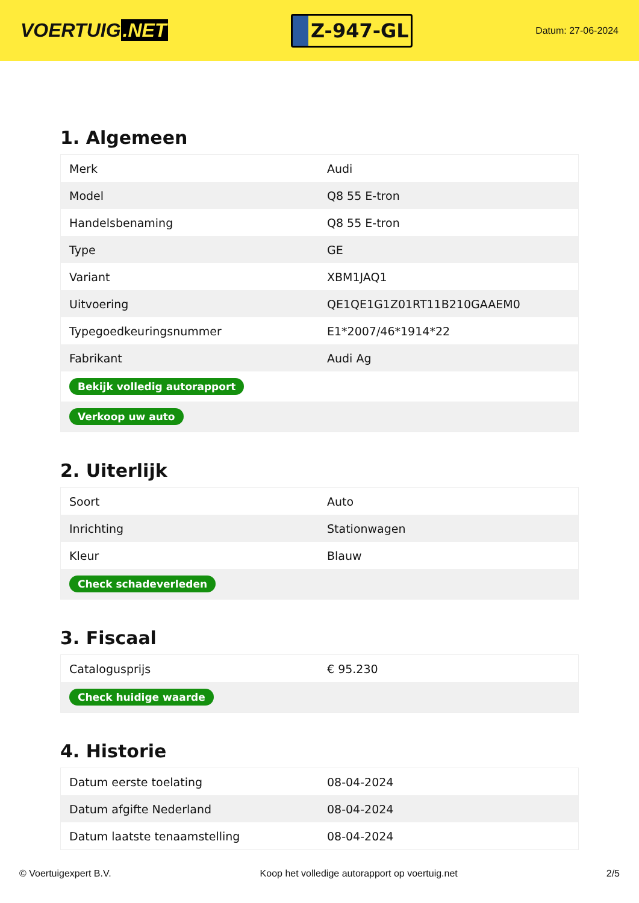VOERTUIG.NET
Z-947-GL
Datum: 27-06-2024
1. Algemeen
| Merk | Audi |
| Model | Q8 55 E-tron |
| Handelsbenaming | Q8 55 E-tron |
| Type | GE |
| Variant | XBM1JAQ1 |
| Uitvoering | QE1QE1G1Z01RT11B210GAAEM0 |
| Typegoedkeuringsnummer | E1*2007/46*1914*22 |
| Fabrikant | Audi Ag |
| Bekijk volledig autorapport | |
| Verkoop uw auto | |
2. Uiterlijk
| Soort | Auto |
| Inrichting | Stationwagen |
| Kleur | Blauw |
| Check schadeverleden | |
3. Fiscaal
| Catalogusprijs | € 95.230 |
| Check huidige waarde | |
4. Historie
| Datum eerste toelating | 08-04-2024 |
| Datum afgifte Nederland | 08-04-2024 |
| Datum laatste tenaamstelling | 08-04-2024 |
© Voertuigexpert B.V. Koop het volledige autorapport op voertuig.net 2/5